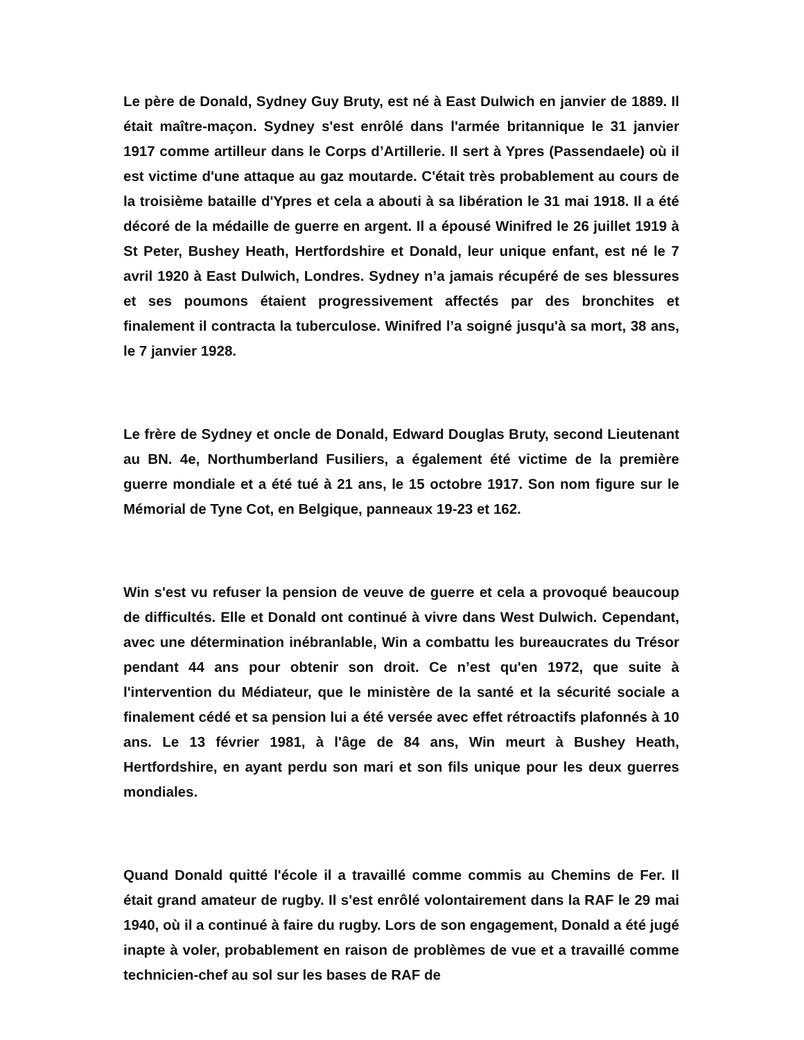Le père de Donald, Sydney Guy Bruty, est né à East Dulwich en janvier de 1889. Il était maître-maçon. Sydney s'est enrôlé dans l'armée britannique le 31 janvier 1917 comme artilleur dans le Corps d’Artillerie. Il sert à Ypres (Passendaele) où il est victime d'une attaque au gaz moutarde. C'était très probablement au cours de la troisième bataille d'Ypres et cela a abouti à sa libération le 31 mai 1918. Il a été décoré de la médaille de guerre en argent. Il a épousé Winifred le 26 juillet 1919 à St Peter, Bushey Heath, Hertfordshire et Donald, leur unique enfant, est né le 7 avril 1920 à East Dulwich, Londres. Sydney n’a jamais récupéré de ses blessures et ses poumons étaient progressivement affectés par des bronchites et finalement il contracta la tuberculose. Winifred l’a soigné jusqu'à sa mort, 38 ans, le 7 janvier 1928.
Le frère de Sydney et oncle de Donald, Edward Douglas Bruty, second Lieutenant au BN. 4e, Northumberland Fusiliers, a également été victime de la première guerre mondiale et a été tué à 21 ans, le 15 octobre 1917. Son nom figure sur le Mémorial de Tyne Cot, en Belgique, panneaux 19-23 et 162.
Win s'est vu refuser la pension de veuve de guerre et cela a provoqué beaucoup de difficultés. Elle et Donald ont continué à vivre dans West Dulwich. Cependant, avec une détermination inébranlable, Win a combattu les bureaucrates du Trésor pendant 44 ans pour obtenir son droit. Ce n’est qu'en 1972, que suite à l'intervention du Médiateur, que le ministère de la santé et la sécurité sociale a finalement cédé et sa pension lui a été versée avec effet rétroactifs plafonnés à 10 ans. Le 13 février 1981, à l'âge de 84 ans, Win meurt à Bushey Heath, Hertfordshire, en ayant perdu son mari et son fils unique pour les deux guerres mondiales.
Quand Donald quitté l'école il a travaillé comme commis au Chemins de Fer. Il était grand amateur de rugby. Il s'est enrôlé volontairement dans la RAF le 29 mai 1940, où il a continué à faire du rugby. Lors de son engagement, Donald a été jugé inapte à voler, probablement en raison de problèmes de vue et a travaillé comme technicien-chef au sol sur les bases de RAF de